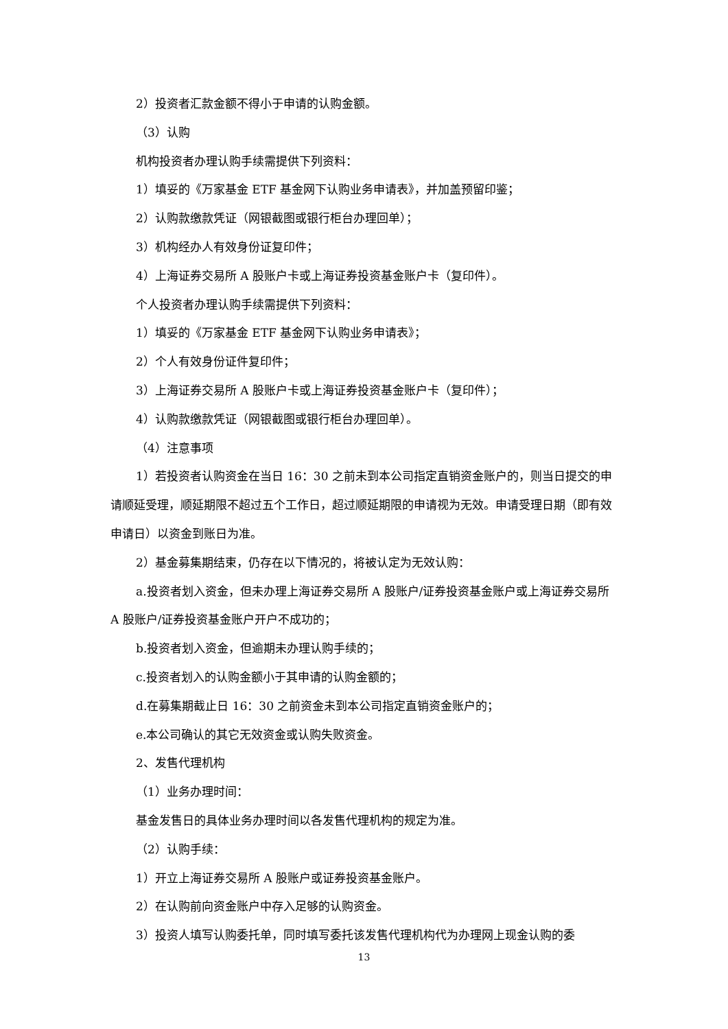2）投资者汇款金额不得小于申请的认购金额。
（3）认购
机构投资者办理认购手续需提供下列资料：
1）填妥的《万家基金 ETF 基金网下认购业务申请表》，并加盖预留印鉴；
2）认购款缴款凭证（网银截图或银行柜台办理回单）；
3）机构经办人有效身份证复印件；
4）上海证券交易所 A 股账户卡或上海证券投资基金账户卡（复印件）。
个人投资者办理认购手续需提供下列资料：
1）填妥的《万家基金 ETF 基金网下认购业务申请表》；
2）个人有效身份证件复印件；
3）上海证券交易所 A 股账户卡或上海证券投资基金账户卡（复印件）；
4）认购款缴款凭证（网银截图或银行柜台办理回单）。
（4）注意事项
1）若投资者认购资金在当日 16：30 之前未到本公司指定直销资金账户的，则当日提交的申请顺延受理，顺延期限不超过五个工作日，超过顺延期限的申请视为无效。申请受理日期（即有效申请日）以资金到账日为准。
2）基金募集期结束，仍存在以下情况的，将被认定为无效认购：
a.投资者划入资金，但未办理上海证券交易所 A 股账户/证券投资基金账户或上海证券交易所 A 股账户/证券投资基金账户开户不成功的；
b.投资者划入资金，但逾期未办理认购手续的；
c.投资者划入的认购金额小于其申请的认购金额的；
d.在募集期截止日 16：30 之前资金未到本公司指定直销资金账户的；
e.本公司确认的其它无效资金或认购失败资金。
2、发售代理机构
（1）业务办理时间：
基金发售日的具体业务办理时间以各发售代理机构的规定为准。
（2）认购手续：
1）开立上海证券交易所 A 股账户或证券投资基金账户。
2）在认购前向资金账户中存入足够的认购资金。
3）投资人填写认购委托单，同时填写委托该发售代理机构代为办理网上现金认购的委
13